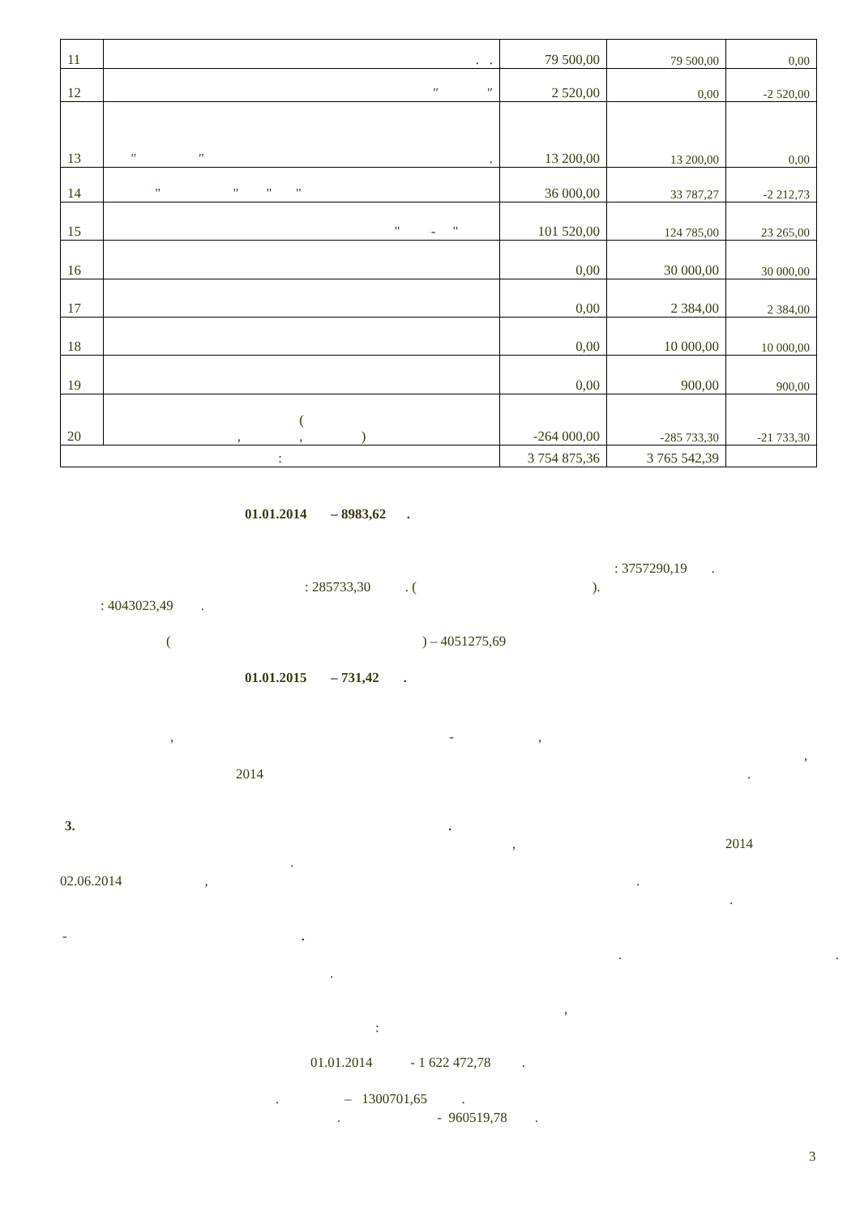| 11 | . . | 79 500,00 | 79 500,00 | 0,00 |
| 12 | ″ ″ | 2 520,00 | 0,00 | -2 520,00 |
| 13 | ″ ″ . | 13 200,00 | 13 200,00 | 0,00 |
| 14 | " " " " | 36 000,00 | 33 787,27 | -2 212,73 |
| 15 | " - " | 101 520,00 | 124 785,00 | 23 265,00 |
| 16 | | 0,00 | 30 000,00 | 30 000,00 |
| 17 | | 0,00 | 2 384,00 | 2 384,00 |
| 18 | | 0,00 | 10 000,00 | 10 000,00 |
| 19 | | 0,00 | 900,00 | 900,00 |
| 20 | ( , , ) | -264 000,00 | -285 733,30 | -21 733,30 |
| : | | 3 754 875,36 | 3 765 542,39 | |
01.01.2014 – 8983,62 .
: 3757290,19 .
: 285733,30 . ( ).
: 4043023,49 .
( ) – 4051275,69
01.01.2015 – 731,42 .
, - ,
,
2014 .
3. .
, 2014
.
02.06.2014 , .
.
- .
. .
.
,
:
01.01.2014 - 1 622 472,78 .
. – 1300701,65 .
. - 960519,78 .
3